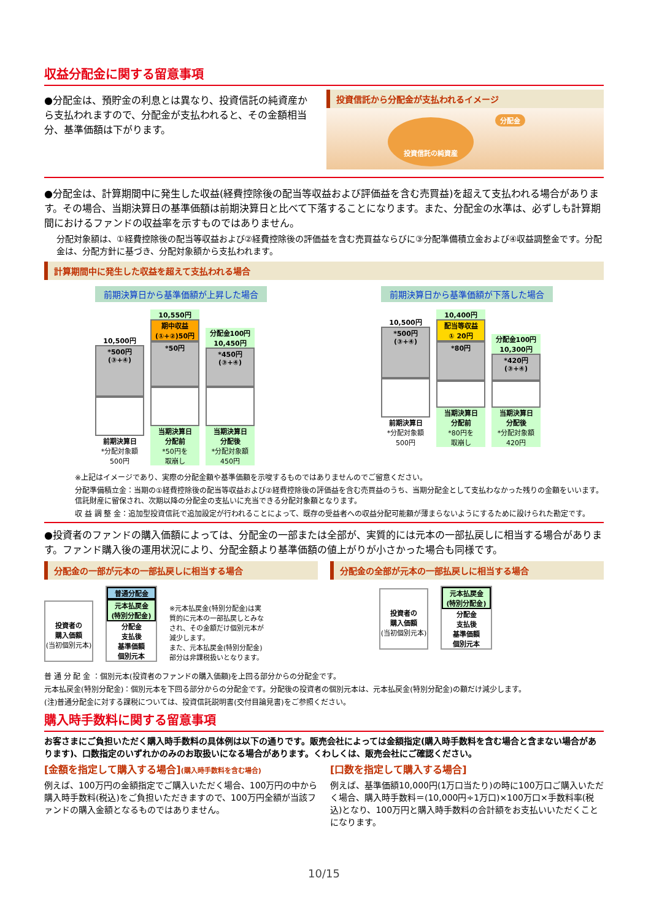収益分配金に関する留意事項
●分配金は、預貯金の利息とは異なり、投資信託の純資産から支払われますので、分配金が支払われると、その金額相当分、基準価額は下がります。
投資信託から分配金が支払われるイメージ
投資信託の純資産 分配金
●分配金は、計算期間中に発生した収益(経費控除後の配当等収益および評価益を含む売買益)を超えて支払われる場合があります。その場合、当期決算日の基準価額は前期決算日と比べて下落することになります。また、分配金の水準は、必ずしも計算期間におけるファンドの収益率を示すものではありません。
分配対象額は、①経費控除後の配当等収益および②経費控除後の評価益を含む売買益ならびに③分配準備積立金および④収益調整金です。分配金は、分配方針に基づき、分配対象額から支払われます。
計算期間中に発生した収益を超えて支払われる場合
前期決算日から基準価額が上昇した場合
10,500円
*500円
(③+④)
前期決算日
*分配対象額
500円
10,550円
期中収益
(①+②)50円
*50円
当期決算日
分配前
*50円を
取崩し
分配金100円
10,450円
*450円
(③+④)
当期決算日
分配後
*分配対象額
450円
前期決算日から基準価額が下落した場合
10,500円
*500円
(③+④)
前期決算日
*分配対象額
500円
10,400円
配当等収益
① 20円
*80円
当期決算日
分配前
*80円を
取崩し
分配金100円
10,300円
*420円
(③+④)
当期決算日
分配後
*分配対象額
420円
※上記はイメージであり、実際の分配金額や基準価額を示唆するものではありませんのでご留意ください。
分配準備積立金：当期の①経費控除後の配当等収益および②経費控除後の評価益を含む売買益のうち、当期分配金として支払わなかった残りの金額をいいます。信託財産に留保され、次期以降の分配金の支払いに充当できる分配対象額となります。
収 益 調 整 金：追加型投資信託で追加設定が行われることによって、既存の受益者への収益分配可能額が薄まらないようにするために設けられた勘定です。
●投資者のファンドの購入価額によっては、分配金の一部または全部が、実質的には元本の一部払戻しに相当する場合があります。ファンド購入後の運用状況により、分配金額より基準価額の値上がりが小さかった場合も同様です。
分配金の一部が元本の一部払戻しに相当する場合
投資者の
購入価額
(当初個別元本)
普通分配金
元本払戻金
(特別分配金)
分配金
支払後
基準価額
個別元本
※元本払戻金(特別分配金)は実質的に元本の一部払戻しとみなされ、その金額だけ個別元本が減少します。
また、元本払戻金(特別分配金)部分は非課税扱いとなります。
分配金の全部が元本の一部払戻しに相当する場合
投資者の
購入価額
(当初個別元本)
元本払戻金
(特別分配金)
分配金
支払後
基準価額
個別元本
普 通 分 配 金 ：個別元本(投資者のファンドの購入価額)を上回る部分からの分配金です。
元本払戻金(特別分配金)：個別元本を下回る部分からの分配金です。分配後の投資者の個別元本は、元本払戻金(特別分配金)の額だけ減少します。
(注)普通分配金に対する課税については、投資信託説明書(交付目論見書)をご参照ください。
購入時手数料に関する留意事項
お客さまにご負担いただく購入時手数料の具体例は以下の通りです。販売会社によっては金額指定(購入時手数料を含む場合と含まない場合があります)、口数指定のいずれかのみのお取扱いになる場合があります。くわしくは、販売会社にご確認ください。
[金額を指定して購入する場合](購入時手数料を含む場合)
例えば、100万円の金額指定でご購入いただく場合、100万円の中から購入時手数料(税込)をご負担いただきますので、100万円全額が当該ファンドの購入金額となるものではありません。
[口数を指定して購入する場合]
例えば、基準価額10,000円(1万口当たり)の時に100万口ご購入いただく場合、購入時手数料＝(10,000円÷1万口)×100万口×手数料率(税込)となり、100万円と購入時手数料の合計額をお支払いいただくことになります。
10/15